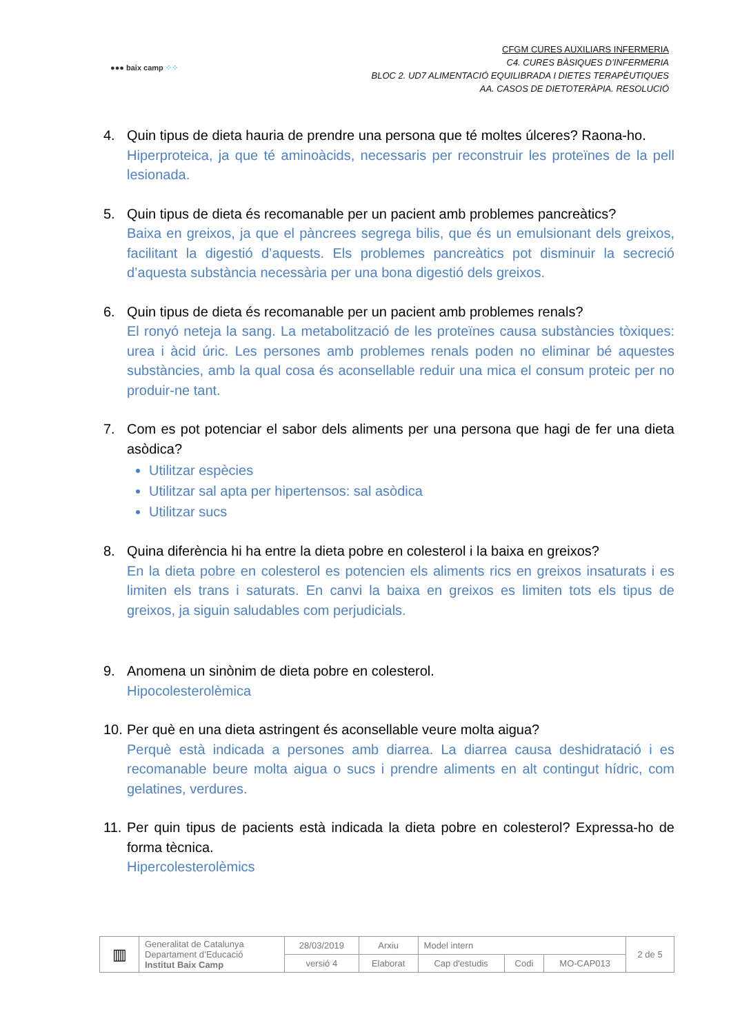●●● baix camp ⁘⁘
CFGM CURES AUXILIARS INFERMERIA
C4. CURES BÀSIQUES D’INFERMERIA
BLOC 2. UD7 ALIMENTACIÓ EQUILIBRADA I DIETES TERAPÈUTIQUES
AA. CASOS DE DIETOTERÀPIA. RESOLUCIÓ
4. Quin tipus de dieta hauria de prendre una persona que té moltes úlceres? Raona-ho.
Hiperproteica, ja que té aminoàcids, necessaris per reconstruir les proteïnes de la pell lesionada.
5. Quin tipus de dieta és recomanable per un pacient amb problemes pancreàtics?
Baixa en greixos, ja que el pàncrees segrega bilis, que és un emulsionant dels greixos, facilitant la digestió d’aquests. Els problemes pancreàtics pot disminuir la secreció d’aquesta substància necessària per una bona digestió dels greixos.
6. Quin tipus de dieta és recomanable per un pacient amb problemes renals?
El ronyó neteja la sang. La metabolització de les proteïnes causa substàncies tòxiques: urea i àcid úric. Les persones amb problemes renals poden no eliminar bé aquestes substàncies, amb la qual cosa és aconsellable reduir una mica el consum proteic per no produir-ne tant.
7. Com es pot potenciar el sabor dels aliments per una persona que hagi de fer una dieta asòdica?
Utilitzar espècies
Utilitzar sal apta per hipertensos: sal asòdica
Utilitzar sucs
8. Quina diferència hi ha entre la dieta pobre en colesterol i la baixa en greixos?
En la dieta pobre en colesterol es potencien els aliments rics en greixos insaturats i es limiten els trans i saturats. En canvi la baixa en greixos es limiten tots els tipus de greixos, ja siguin saludables com perjudicials.
9. Anomena un sinònim de dieta pobre en colesterol.
Hipocolesterolèmica
10.
Per què en una dieta astringent és aconsellable veure molta aigua?
Perquè està indicada a persones amb diarrea. La diarrea causa deshidratació i es recomanable beure molta aigua o sucs i prendre aliments en alt contingut hídric, com gelatines, verdures.
11.
Per quin tipus de pacients està indicada la dieta pobre en colesterol? Expressa-ho de forma tècnica.
Hipercolesterolèmics
| ▥ | Generalitat de Catalunya Departament d’Educació Institut Baix Camp | 28/03/2019 | Arxiu | Model intern | | | 2 de 5 |
| | | versió 4 | Elaborat | Cap d'estudis | Codi | MO-CAP013 | |